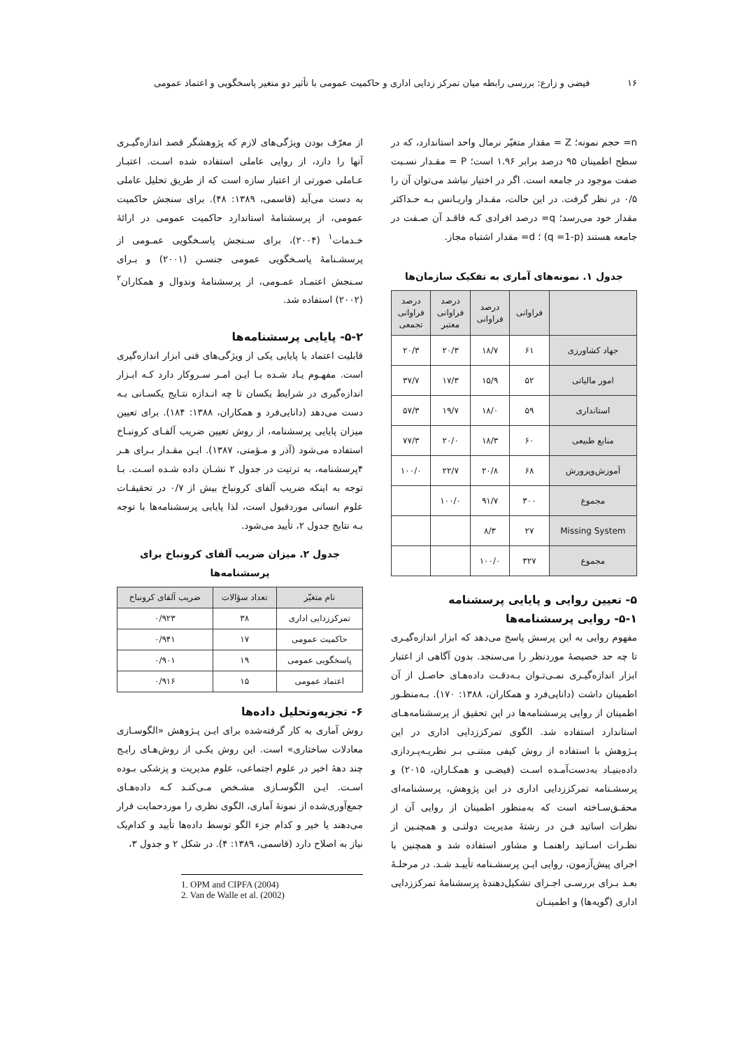۱۶ فیضی و زارع: بررسی رابطه میان تمرکز زدایی اداری و حاکمیت عمومی با تأثیر دو متغیر پاسخگویی و اعتماد عمومی
n= حجم نمونه؛ Z = مقدار متغیّر نرمال واحد استاندارد، که در سطح اطمینان ۹۵ درصد برابر ۱.۹۶ است؛ P = مقـدار نسـبت صفت موجود در جامعه است. اگر در اختیار نباشد می‌توان آن را ۰/۵ در نظر گرفت. در این حالت، مقـدار واریـانس بـه حـداکثر مقدار خود می‌رسد؛ q= درصد افرادی کـه فاقـد آن صـفت در جامعه هستند (q =1-p) ؛ d= مقدار اشتباه مجاز.
جدول ۱. نمونه‌های آماری به تفکیک سازمان‌ها
| | فراوانی | درصد فراوانی | درصد فراوانی معتبر | درصد فراوانی تجمعی |
| --- | --- | --- | --- | --- |
| جهاد کشاورزی | ۶۱ | ۱۸/۷ | ۲۰/۳ | ۲۰/۳ |
| امور مالیاتی | ۵۲ | ۱۵/۹ | ۱۷/۳ | ۳۷/۷ |
| استانداری | ۵۹ | ۱۸/۰ | ۱۹/۷ | ۵۷/۳ |
| منابع طبیعی | ۶۰ | ۱۸/۳ | ۲۰/۰ | ۷۷/۳ |
| آموزش‌وپرورش | ۶۸ | ۲۰/۸ | ۲۲/۷ | ۱۰۰/۰ |
| مجموع | ۳۰۰ | ۹۱/۷ | ۱۰۰/۰ | |
| Missing System | ۲۷ | ۸/۳ | | |
| مجموع | ۳۲۷ | ۱۰۰/۰ | | |
۵- تعیین روایی و پایایی پرسشنامه
۵-۱- روایی پرسشنامه‌ها
مفهوم روایی به این پرسش پاسخ می‌دهد که ابزار اندازه‌گیـری تا چه حد خصیصهٔ موردنظر را می‌سنجد. بدون آگاهی از اعتبار ابزار اندازه‌گیـری نمـی‌تـوان بـه‌دقـت داده‌هـای حاصـل از آن اطمینان داشت (دانایی‌فرد و همکاران، ۱۳۸۸: ۱۷۰). بـه‌منظـور اطمینان از روایی پرسشنامه‌ها در این تحقیق از پرسشنامه‌هـای استاندارد استفاده شد. الگوی تمرکززدایی اداری در این پـژوهش با استفاده از روش کیفی مبتنـی بـر نظریـه‌پـردازی داده‌بنیـاد به‌دست‌آمـده اسـت (فیضـی و همکـاران، ۲۰۱۵) و پرسشـنامه تمرکززدایی اداری در این پژوهش، پرسشنامه‌ای محقـق‌سـاخته است که به‌منظور اطمینان از روایی آن از نظرات اساتید فـن در رشتهٔ مدیریت دولتـی و همچنـین از نظـرات اسـاتید راهنمـا و مشاور استفاده شد و همچنین با اجرای پیش‌آزمون، روایی ایـن پرسشـنامه تأییـد شـد. در مرحلـهٔ بعـد بـرای بررسـی اجـزای تشکیل‌دهندهٔ پرسشنامهٔ تمرکززدایی اداری (گویه‌ها) و اطمینـان
از معرّف بودن ویژگی‌های لازم که پژوهشگر قصد اندازه‌گیـری آنها را دارد، از روایی عاملی استفاده شده اسـت. اعتبـار عـاملی صورتی از اعتبار سازه است که از طریق تحلیل عاملی به دست می‌آید (قاسمی، ۱۳۸۹: ۴۸). برای سنجش حاکمیت عمومی، از پرسشنامهٔ استاندارد حاکمیت عمومی در ارائهٔ خـدمات<sup>۱</sup> (۲۰۰۴)، برای سـنجش پاسـخگویی عمـومی از پرسشـنامهٔ پاسـخگویی عمومی جنسـن (۲۰۰۱) و بـرای سـنجش اعتمـاد عمـومی، از پرسشنامهٔ وندوال و همکاران<sup>۲</sup> (۲۰۰۲) استفاده شد.
۵-۲- پایایی پرسشنامه‌ها
قابلیت اعتماد یا پایایی یکی از ویژگی‌های فنی ابزار اندازه‌گیری است. مفهـوم یـاد شـده بـا ایـن امـر سـروکار دارد کـه ابـزار اندازه‌گیری در شرایط یکسان تا چه انـدازه نتـایج یکسـانی بـه دست می‌دهد (دانایی‌فرد و همکاران، ۱۳۸۸: ۱۸۴). برای تعیین میزان پایایی پرسشنامه، از روش تعیین ضریب آلفـای کرونبـاخ استفاده می‌شود (آذر و مـؤمنی، ۱۳۸۷). ایـن مقـدار بـرای هـر ۴پرسشنامه، به ترتیت در جدول ۲ نشـان داده شـده اسـت. بـا توجه به اینکه ضریب آلفای کرونباخ بیش از ۰/۷ در تحقیقـات علوم انسانی موردقبول است، لذا پایایی پرسشنامه‌ها با توجه بـه نتایج جدول ۲، تأیید می‌شود.
جدول ۲. میزان ضریب آلفای کرونباخ برای پرسشنامه‌ها
| نام متغیّر | تعداد سؤالات | ضریب آلفای کرونباخ |
| --- | --- | --- |
| تمرکززدایی اداری | ۳۸ | ۰/۹۲۳ |
| حاکمیت عمومی | ۱۷ | ۰/۹۴۱ |
| پاسخگویی عمومی | ۱۹ | ۰/۹۰۱ |
| اعتماد عمومی | ۱۵ | ۰/۹۱۶ |
۶- تجزیه‌وتحلیل داده‌ها
روش آماری به کار گرفته‌شده برای ایـن پـژوهش «الگوسـازی معادلات ساختاری» است. این روش یکـی از روش‌هـای رایـج چند دههٔ اخیر در علوم اجتماعی، علوم مدیریت و پزشکی بـوده اسـت. ایـن الگوسـازی مشـخص مـی‌کنـد کـه داده‌هـای جمع‌آوری‌شده از نمونهٔ آماری، الگوی نظری را موردحمایت قرار می‌دهند یا خیر و کدام جزء الگو توسط داده‌ها تأیید و کدام‌یک نیاز به اصلاح دارد (قاسمی، ۱۳۸۹: ۴). در شکل ۲ و جدول ۳،
1. OPM and CIPFA (2004)
2. Van de Walle et al. (2002)